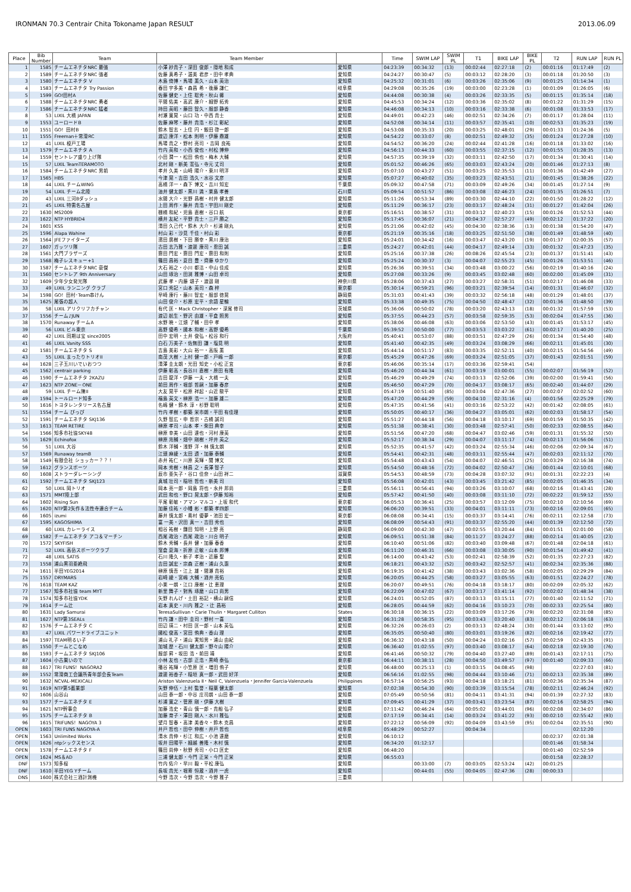IRONMAN 70.3 Centrair Chita Tokoname Japan RESULT 2013.06.09
| Place | Bib Number | Team | Team Member | | Time | SWIM LAP | SWIM PL | T1 | BIKE LAP | BIKE PL | T2 | RUN LAP | RUN PL |
| --- | --- | --- | --- | --- | --- | --- | --- | --- | --- | --- | --- | --- | --- |
| 1 | 1585 | チームエネチタNRC 最強 | 小澤 紗貴子・深田 俊郎・隠地 和成 | 愛知県 | 04:23:39 | 00:34:32 | (13) | 00:02:44 | 02:27:18 | (2) | 00:01:16 | 01:17:49 | (2) |
| 2 | 1589 | チームエネチタNRC 強者 | 佐藤 真希子・渥美 君彦・田中 孝典 | 愛知県 | 04:24:27 | 00:30:47 | (5) | 00:03:12 | 02:28:20 | (3) | 00:01:18 | 01:20:50 | (3) |
| 3 | 1580 | チームエネチタ V | 木島 倚博・馬場 薫久・山本 英治 | 愛知県 | 04:25:32 | 00:31:01 | (6) | 00:03:26 | 02:35:06 | (9) | 00:01:25 | 01:14:34 | (1) |
| 4 | 1583 | チームエネチタ Try Passion | 春田 宇多美・森昌 希・後藤 謙仁 | 岐阜県 | 04:29:08 | 00:35:26 | (19) | 00:03:00 | 02:23:28 | (1) | 00:01:09 | 01:26:05 | (6) |
| 5 | 1599 | GO!田村A | 佐藤 健史・上住 聡秀・秋山 馨 | 愛知県 | 04:44:08 | 00:30:38 | (4) | 00:03:26 | 02:33:35 | (5) | 00:01:15 | 01:35:14 | (18) |
| 6 | 1588 | チームエネチタNRC 勇者 | 平間 佑美・高武 康介・細野 拓秀 | 愛知県 | 04:45:53 | 00:34:24 | (12) | 00:03:36 | 02:35:02 | (8) | 00:01:22 | 01:31:29 | (15) |
| 7 | 1586 | チームエネチタNRC 猛者 | 持田 英昭・藤田 智久・服部 静香 | 愛知県 | 04:46:08 | 00:34:13 | (10) | 00:03:16 | 02:33:38 | (6) | 00:01:08 | 01:33:53 | (17) |
| 8 | 53 | LIXIL 大橋 JAPAN | 村瀬 寛晃・山口 功・中西 貴士 | 愛知県 | 04:49:01 | 00:42:23 | (46) | 00:02:51 | 02:34:26 | (7) | 00:01:17 | 01:28:04 | (11) |
| 9 | 1553 | ユーロードB | 佐藤 麻琴・藤井 貴浩・杉江 彰紀 | 愛知県 | 04:52:08 | 00:34:14 | (11) | 00:03:57 | 02:35:41 | (10) | 00:02:53 | 01:35:23 | (19) |
| 10 | 1551 | GO！田村B | 鈴木 智志・上住 円・飯田 啓一郎 | 愛知県 | 04:53:08 | 00:35:33 | (20) | 00:03:25 | 02:48:01 | (29) | 00:01:33 | 01:24:36 | (5) |
| 11 | 1555 | Freeman＋常滑RC | 渡辺 康洋・松本 則明・伊藤 鼎雄 | 愛知県 | 04:54:22 | 00:33:07 | (8) | 00:02:51 | 02:49:32 | (35) | 00:01:24 | 01:27:28 | (10) |
| 12 | 41 | LIXIL 榎戸工場 | 馬場 貴之・野村 亮司 ・吉岡 良祐 | 愛知県 | 04:54:52 | 00:36:20 | (24) | 00:02:44 | 02:41:28 | (16) | 00:01:18 | 01:33:02 | (16) |
| 13 | 1579 | チームエネチタ A | 竹内 英和・小西 俊也・村松 博伸 | 愛知県 | 04:56:13 | 00:44:33 | (60) | 00:03:55 | 02:37:15 | (12) | 00:01:55 | 01:28:35 | (13) |
| 14 | 1559 | セントレア盛り上げ隊 | 小田 潤一・松田 侑也・梅木 大輔 | 愛知県 | 04:57:35 | 00:39:19 | (32) | 00:03:11 | 02:42:50 | (17) | 00:01:34 | 01:30:41 | (14) |
| 15 | 57 | LIXIL TeamTERAMOTO | 北村 剛・新美 憲弘・寺元 丈司 | 愛知県 | 05:01:52 | 00:46:26 | (65) | 00:03:03 | 02:43:24 | (20) | 00:01:46 | 01:27:13 | (8) |
| 16 | 1584 | チームエネチタNRC 男前 | 孝井 久美・山崎 陽介・東川 明洋 | 愛知県 | 05:07:10 | 00:43:27 | (51) | 00:03:25 | 02:35:53 | (11) | 00:01:36 | 01:42:49 | (27) |
| 17 | 1565 | HBS | 今津 晃・吉田 浩久・水谷 文彦 | 愛知県 | 05:07:27 | 00:40:02 | (35) | 00:03:23 | 02:43:51 | (21) | 00:01:45 | 01:38:26 | (22) |
| 18 | 44 | LIXIL チームWING | 高橋 洋一・森下 博文・吉川 知宏 | 千葉県 | 05:09:32 | 00:47:58 | (71) | 00:03:09 | 02:49:26 | (34) | 00:01:45 | 01:27:14 | (9) |
| 19 | 54 | LIXIL チーム北陸 | 油井 健太郎・黒川 満・栗島 孝善 | 石川県 | 05:09:54 | 00:51:57 | (86) | 00:03:08 | 02:46:23 | (24) | 00:01:35 | 01:26:51 | (7) |
| 20 | 43 | LIXIL 三河Bダッシュ | 水間 大介・光野 昌樹・村井 健太郎 | 愛知県 | 05:11:26 | 00:53:34 | (89) | 00:03:30 | 02:44:10 | (22) | 00:01:50 | 01:28:22 | (12) |
| 21 | 45 | LIXIL 特需名古屋 | 上田 周作・藤井 貴浩・宇田川 剛史 | 愛知県 | 05:11:29 | 00:36:17 | (23) | 00:03:17 | 02:48:24 | (31) | 00:01:27 | 01:42:04 | (26) |
| 22 | 1630 | MS2009 | 棚橋 和紀・児島 直樹・谷口 航 | 東京都 | 05:16:51 | 00:38:57 | (31) | 00:03:12 | 02:40:23 | (15) | 00:01:26 | 01:52:53 | (44) |
| 23 | 1622 | NTP HYBRID4 | 横井 友紀・平野 貴士・三戸 勝之 | 愛知県 | 05:17:45 | 00:36:07 | (21) | 00:04:37 | 02:57:27 | (49) | 00:02:12 | 01:37:22 | (20) |
| 24 | 1601 | KSS | 清田 久己代・鈴木 大介・杉浦 剛丸 | 愛知県 | 05:21:06 | 00:42:02 | (45) | 00:04:30 | 02:38:36 | (13) | 00:01:38 | 01:54:20 | (47) |
| 25 | 1596 | Alapa Wahine | 村山 彩・沙見 千佳・村山 彩 | 東京都 | 05:21:19 | 00:35:16 | (18) | 00:03:25 | 02:51:50 | (38) | 00:01:49 | 01:48:59 | (40) |
| 26 | 1564 | JFEファイターズ | 濱田 廣樹・下田 勝幸・黒川 康治 | 愛知県 | 05:24:01 | 00:34:42 | (16) | 00:03:47 | 02:43:20 | (19) | 00:01:37 | 02:00:35 | (57) |
| 27 | 1607 | ガッツリ隊 | 古田 志乃雅・渡邊 康司・恩田 誠 | 三重県 | 05:24:27 | 00:42:01 | (44) | 00:04:17 | 02:49:14 | (33) | 00:01:32 | 01:47:23 | (35) |
| 28 | 1561 | 大門ブラザーズ | 齋田 門宏・齋田 門宏・齋田 和則 | 愛知県 | 05:25:16 | 00:37:38 | (26) | 00:08:26 | 02:45:54 | (23) | 00:01:37 | 01:51:41 | (43) |
| 29 | 1568 | 梅子レスキュー+1 | 篠田 昌裕・夏目 豊・齊藤 ゆかり | 愛知県 | 05:25:24 | 00:30:37 | (3) | 00:04:07 | 02:55:23 | (45) | 00:01:26 | 01:53:51 | (46) |
| 30 | 1587 | チームエネチタNRC 豪傑 | 大石 裕之・小川 都洁・中山 佳成 | 愛知県 | 05:26:36 | 00:39:51 | (34) | 00:03:48 | 03:00:22 | (56) | 00:02:19 | 01:40:16 | (24) |
| 31 | 1560 | セントレア 9th Anniversary | 山田 琢治・田渕 雅博・山田 卓司 | 愛知県 | 05:27:08 | 00:33:26 | (9) | 00:03:45 | 03:02:48 | (60) | 00:02:00 | 01:45:09 | (31) |
| 32 | 1609 | 少年少女発光隊 | 武藤 孝・内藤 頌子・渡邉 剛 | 神奈川県 | 05:28:06 | 00:37:43 | (27) | 00:03:27 | 02:58:31 | (51) | 00:02:17 | 01:46:08 | (33) |
| 33 | 49 | LIXIL ランニング クラブ | 宮口 秀記・山本 英司・森 梓 | 東京都 | 05:30:14 | 00:59:21 | (96) | 00:03:21 | 02:39:54 | (14) | 00:01:31 | 01:46:07 | (32) |
| 34 | 1598 | GO！田村･Team串けん | 早崎 康行・藤川 智宏・服部 徳晃 | 静岡県 | 05:31:03 | 00:41:43 | (39) | 00:03:32 | 02:56:18 | (48) | 00:01:29 | 01:48:01 | (37) |
| 35 | 1625 | 尾張の超人 | 山田 俊介・杉原 宏平・余語 星輪 | 愛知県 | 05:33:38 | 00:49:35 | (75) | 00:04:50 | 02:48:47 | (32) | 00:01:36 | 01:48:50 | (39) |
| 36 | 58 | LIXIL アリクリフカチャン | 有代 匡・Mack Christopher・深尾 修司 | 茨城県 | 05:36:06 | 00:50:02 | (78) | 00:03:20 | 02:43:13 | (18) | 00:01:32 | 01:57:59 | (53) |
| 37 | 1556 | チーム♪JUN | 渡辺 航生・野沢 由雄・平倉 照男 | 愛知県 | 05:37:55 | 00:44:23 | (57) | 00:03:58 | 02:59:35 | (53) | 00:02:04 | 01:47:55 | (36) |
| 38 | 1570 | Runaway チームA | 水野 暁・江頭 了輔・田中 孝 | 愛知県 | 05:38:06 | 00:46:08 | (63) | 00:03:06 | 02:53:50 | (43) | 00:01:45 | 01:53:17 | (45) |
| 39 | 56 | LIXIL ビル東京 | 高野 優希・國本 和樹・高野 優希 | 千葉県 | 05:39:52 | 00:50:00 | (77) | 00:03:53 | 03:03:22 | (61) | 00:02:17 | 01:40:20 | (25) |
| 40 | 42 | LIXIL 同期は宝 since2005 | 田中 宏明・土井 俊弘・松谷 和行 | 大阪府 | 05:40:41 | 00:53:07 | (88) | 00:03:51 | 02:47:29 | (26) | 00:01:34 | 01:54:40 | (48) |
| 41 | 46 | LIXIL Vanity SSS | 白石 万美子・佐無田 謙・塩見 明 | 愛知県 | 05:41:40 | 00:42:35 | (49) | 00:03:24 | 03:08:29 | (66) | 00:02:11 | 01:45:01 | (30) |
| 42 | 1581 | チームエネチタ S | 吉島 美彩・大山 裕一・高阪 薫 | 愛知県 | 05:44:14 | 00:51:17 | (83) | 00:03:35 | 02:52:11 | (40) | 00:02:15 | 01:54:56 | (49) |
| 43 | 55 | LIXIL まったりトリオII | 南茂 大樹・上村 健一郎・戸嶋 一郎 | 東京都 | 05:45:29 | 00:47:26 | (69) | 00:03:24 | 02:51:05 | (37) | 00:01:43 | 02:01:51 | (59) |
| 44 | 1628 | 三子玉川いでいおつつ | 清澤 圭太朗・光田 知史・小松 正宜 | 東京都 | 05:46:06 | 00:35:14 | (17) | 00:03:36 | 02:59:41 | (54) | | | |
| 45 | 1562 | centrair parking | 伊藤 彰高・長谷川 直樹・原田 有隆 | 愛知県 | 05:46:20 | 00:44:34 | (61) | 00:03:19 | 03:00:01 | (55) | 00:02:07 | 01:56:19 | (52) |
| 46 | 1590 | チームエネチタ 2KAZU | 吉田 龍洋・伊藤 一夫・大橋 一夫 | 愛知県 | 05:46:29 | 00:49:29 | (74) | 00:03:13 | 02:52:06 | (39) | 00:02:00 | 01:59:41 | (56) |
| 47 | 1623 | NTP ZONE－ONE | 前田 周作・堀部 哲嗣・加藤 春彦 | 愛知県 | 05:46:50 | 00:47:29 | (70) | 00:04:17 | 03:08:17 | (65) | 00:02:40 | 01:44:07 | (29) |
| 48 | 59 | LIXIL チーム陳II | 大友 晃平・松原 祥起・山近 駿平 | 愛知県 | 05:47:19 | 00:51:40 | (85) | 00:03:04 | 02:47:36 | (27) | 00:02:07 | 02:02:52 | (60) |
| 49 | 1594 | トールロード知多 | 福島 英文・榊原 浩一・加藤 雄二 | 愛知県 | 05:47:20 | 00:44:29 | (59) | 00:04:10 | 02:31:16 | (4) | 00:01:56 | 02:25:29 | (79) |
| 50 | 1616 | トヨタレンタリース名古屋 | 名嶋 健・鈴木 淳・杉野 聡明 | 愛知県 | 05:47:35 | 00:41:56 | (41) | 00:03:16 | 02:53:22 | (42) | 00:01:42 | 02:08:05 | (61) |
| 51 | 1554 | チーム ぴっぴ | 竹内 孝樹・都築 栄市朗・平田 有佳理 | 愛知県 | 05:50:05 | 00:40:17 | (36) | 00:04:27 | 03:05:01 | (62) | 00:02:03 | 01:58:17 | (54) |
| 52 | 1591 | チームエネチタ SKJ136 | 久野 智広・申 哲宗・古橋 誠司 | 愛知県 | 05:51:27 | 00:44:18 | (56) | 00:04:18 | 03:10:17 | (69) | 00:01:59 | 01:50:35 | (42) |
| 53 | 1613 | TEAM RETIRE | 榊原 孝司・山本 孝・柴田 典幸 | 愛知県 | 05:51:38 | 00:38:41 | (30) | 00:03:48 | 02:57:41 | (50) | 00:02:33 | 02:08:55 | (64) |
| 54 | 1566 | 知多市社協SKY48 | 榊原 幸美・山田 達也・河村 康英 | 愛知県 | 05:51:56 | 00:47:20 | (68) | 00:04:47 | 03:02:46 | (59) | 00:01:31 | 01:55:32 | (50) |
| 55 | 1629 | Echinofox | 榊原 兆輔・畑中 剛樹・坪井 英之 | 愛知県 | 05:52:17 | 00:38:34 | (29) | 00:04:07 | 03:11:17 | (74) | 00:02:13 | 01:56:06 | (51) |
| 56 | 51 | LIXIL 大谷 | 鈴木 洋輔・浅野 洋・林 慎太朗 | 愛知県 | 05:52:35 | 00:41:57 | (42) | 00:03:24 | 02:55:34 | (46) | 00:02:06 | 02:09:34 | (67) |
| 57 | 1569 | Runaway teamB | 江頭 麻綾・太田 透・加藤 泰輔 | 愛知県 | 05:54:41 | 00:42:31 | (48) | 00:03:11 | 02:55:44 | (47) | 00:02:03 | 02:11:12 | (70) |
| 58 | 1549 | 有限会社 ショッカー？？！ | 赤井 祐仁・川原 英輝・関 博文 | 愛知県 | 05:54:48 | 00:43:43 | (54) | 00:04:07 | 02:46:51 | (25) | 00:03:29 | 02:16:38 | (74) |
| 59 | 1612 | グランスポーツ | 岡本 秀樹・林昌 之・長澤 智子 | 愛知県 | 05:54:50 | 00:48:16 | (72) | 00:04:02 | 02:50:47 | (36) | 00:01:44 | 02:10:01 | (68) |
| 60 | 1608 | ストラーダレーシング | 辰市 亜矢子・谷口 佳奈・山田 祥二 | 滋賀県 | 05:54:53 | 00:48:59 | (73) | 00:04:28 | 03:07:32 | (91) | 00:01:31 | 02:22:23 | (4) |
| 61 | 1592 | チームエネチタ SKJ123 | 真城 壮司・稲垣 哲也・新美 司 | 愛知県 | 05:56:08 | 00:42:01 | (43) | 00:03:45 | 03:21:42 | (85) | 00:02:05 | 01:46:35 | (34) |
| 62 | 50 | LIXIL 岡トリオ | 岡本 亮一郎・岡島 将也・永井 邦尚 | 三重県 | 05:56:11 | 00:56:41 | (94) | 00:03:26 | 03:10:07 | (68) | 00:02:16 | 01:43:41 | (28) |
| 63 | 1571 | MMT陸上部 | 武田 和也・野口 晃太郎・伊藤 知裕 | 愛知県 | 05:57:42 | 00:41:50 | (40) | 00:03:08 | 03:11:10 | (72) | 00:02:22 | 01:59:12 | (55) |
| 64 | 1602 | Rising Sun | 平尾 彰敏・アマン マルコ・上坂 和代 | 東京都 | 06:05:53 | 00:36:41 | (25) | 00:03:57 | 03:12:09 | (75) | 00:02:10 | 02:10:56 | (69) |
| 65 | 1620 | NTP第2矢作＆法性寺連合チーム | 加藤 佳祐・小幡 彬・都築 孝四郎 | 愛知県 | 06:06:20 | 00:39:51 | (33) | 00:04:01 | 03:11:11 | (73) | 00:02:16 | 02:09:01 | (65) |
| 66 | 1605 | izumi | 藤井 慎太郎・奥村 優夢・池田 宏一 | 東京都 | 06:08:08 | 00:34:41 | (15) | 00:03:37 | 03:14:41 | (76) | 00:02:11 | 02:12:58 | (73) |
| 67 | 1595 | KAGOSHIMA | 富 一美・沢田 真一・吉田 秀也 | 愛知県 | 06:08:09 | 00:54:43 | (91) | 00:03:37 | 02:55:20 | (44) | 00:01:39 | 02:12:50 | (72) |
| 68 | 60 | LIXIL カレーライス | 相谷 祐樹・鎌田 知明・上野 亮 | 静岡県 | 06:09:00 | 00:42:30 | (47) | 00:02:55 | 03:20:44 | (84) | 00:01:51 | 02:01:00 | (58) |
| 69 | 1582 | チームエネチタ アコ＆マーチン | 西尾 政治・西尾 政治・川合 明子 | 愛知県 | 06:09:51 | 00:51:38 | (84) | 00:11:27 | 03:24:27 | (88) | 00:02:14 | 01:40:05 | (23) |
| 70 | 1572 | SKYFISH | 鈴木 秀輔・長井 健・加藤 春香 | 愛知県 | 06:10:40 | 00:51:06 | (82) | 00:03:40 | 03:09:48 | (67) | 00:01:48 | 02:04:18 | (61) |
| 71 | 52 | LIXIL 高岳スポーツクラブ | 窪倉 夏海・折原 正敏・山本 邦博 | 愛知県 | 06:11:20 | 00:46:31 | (66) | 00:03:08 | 03:30:05 | (90) | 00:01:54 | 01:49:42 | (41) |
| 72 | 48 | LIXIL SATIS | 石川 隆久・新子 孝治・近藤 聖 | 愛知県 | 06:14:00 | 00:43:42 | (53) | 00:02:41 | 02:58:39 | (52) | 00:01:35 | 02:27:23 | (82) |
| 73 | 1558 | 浦山黒羽亜絶飛 | 吉田 誠宏・宗森 正樹・浦山 久惠 | 愛知県 | 06:18:21 | 00:43:32 | (52) | 00:03:42 | 02:52:57 | (41) | 00:02:34 | 02:35:36 | (88) |
| 74 | 1611 | 半田YEG2014 | 榊原 慎吾・江上 雄・間瀬 貴裕 | 愛知県 | 06:19:35 | 00:41:42 | (38) | 00:03:43 | 03:02:36 | (58) | 00:02:05 | 02:29:29 | (84) |
| 75 | 1557 | DRYMARS | 岩崎 綾・宮嶋 大輔・酒井 亮佑 | 愛知県 | 06:20:05 | 00:44:25 | (58) | 00:03:27 | 03:05:55 | (63) | 00:01:51 | 02:24:27 | (78) |
| 76 | 1618 | TEAM KAZ | 小栗 一朗・江口 康樹・辻 恵理 | 愛知県 | 06:20:07 | 00:49:51 | (76) | 00:04:18 | 03:18:17 | (80) | 00:02:09 | 02:05:32 | (62) |
| 77 | 1567 | 知多市社協 team MYT | 新里 舞子・對馬 琢磨・山口 尚男 | 愛知県 | 06:22:09 | 00:47:02 | (67) | 00:03:17 | 03:41:14 | (92) | 00:02:02 | 01:48:34 | (38) |
| 78 | 1574 | 知多市社協YDK | 矢野 れんげ・土田 裕記・横山 嗣信 | 愛知県 | 06:24:01 | 00:52:05 | (87) | 00:03:13 | 03:15:11 | (77) | 00:01:40 | 02:11:52 | (71) |
| 79 | 1614 | チーム辻 | 岩本 真史・川内 雅之 ・辻 昌裕 | 愛知県 | 06:28:05 | 00:44:59 | (62) | 00:04:16 | 03:10:23 | (70) | 00:02:33 | 02:25:54 | (80) |
| 80 | 1631 | Lady Samurai | TeresaSullivan・Carie Thulin・Margaret Culliton | States | 06:30:18 | 00:36:15 | (22) | 00:03:09 | 03:17:26 | (79) | 00:02:20 | 02:31:08 | (85) |
| 81 | 1627 | NTP第3SEALs | 竹内 謙・田中 圭司・野村 一喜 | 愛知県 | 06:31:28 | 00:58:35 | (95) | 00:03:43 | 03:20:40 | (83) | 00:02:12 | 02:06:18 | (63) |
| 82 | 1576 | チームエネチタ C | 田辺 瑛二・村田 匡一郎・山本 英弘 | 愛知県 | 06:32:26 | 00:26:03 | (2) | 00:03:13 | 02:48:24 | (30) | 00:01:44 | 03:13:02 | (95) |
| 83 | 47 | LIXIL パワードライブユニット | 國松 俊高・宮田 侑典・香山 理 | 愛知県 | 06:35:05 | 00:50:40 | (80) | 00:03:01 | 03:19:26 | (82) | 00:02:16 | 02:19:42 | (77) |
| 84 | 1597 | TEAM明るい子 | 浦山 礼子・浦山 実知男・浦山 由紀 | 愛知県 | 06:36:32 | 00:43:18 | (50) | 00:04:24 | 03:02:16 | (57) | 00:02:59 | 02:43:35 | (91) |
| 85 | 1550 | チームとこなめ | 加城 歴・石川 健太郎・野々山 陽介 | 愛知県 | 06:36:40 | 01:02:55 | (97) | 00:03:40 | 03:08:17 | (64) | 00:02:18 | 02:19:30 | (76) |
| 86 | 1593 | チームエネチタ SKJ106 | 服部 昇・坂田 浩・前田 靖 | 愛知県 | 06:41:46 | 00:50:32 | (79) | 00:04:40 | 03:27:40 | (89) | 00:01:43 | 02:17:11 | (75) |
| 87 | 1604 | 小古巣いので | 小林 友也・古部 正浩・黒崎 泰弘 | 東京都 | 06:44:11 | 00:38:11 | (28) | 00:04:50 | 03:49:57 | (97) | 00:01:40 | 02:09:33 | (66) |
| 88 | 1617 | TRI FUNS！NAGORA2 | 播谷 祐輝・小笠原 匡・増田 侑子 | 愛知県 | 06:48:00 | 00:25:13 | (1) | 00:03:15 | 04:08:45 | (98) | | 02:27:03 | (81) |
| 89 | 1552 | 常滑商工会議所青年部会長Team | 渡邊 裕香子・稲垣 真一郎・武田 好洋 | 愛知県 | 06:56:16 | 01:02:55 | (98) | 00:04:44 | 03:10:46 | (71) | 00:02:13 | 02:35:38 | (89) |
| 90 | 1632 | NCVAL-MEXICALI | Ariston Valenzuela Ⅱ・Neil C, Valenzuela・Jennifer Garcia-Valenzuela | Philippines | 06:57:14 | 00:56:25 | (93) | 00:04:18 | 03:18:21 | (81) | 00:02:36 | 02:35:34 | (87) |
| 91 | 1619 | NTP第5蓄業部 | 矢野 伸伍・上村 監誉・稲葉 健太郎 | 愛知県 | 07:02:38 | 00:54:30 | (90) | 00:03:39 | 03:15:54 | (78) | 00:02:11 | 02:46:24 | (92) |
| 92 | 1606 | 山谷山 | 山田 泰一郎・中谷 庄司朗・山田 泰一郎 | 愛知県 | 07:05:49 | 00:50:56 | (81) | 00:04:11 | 03:41:31 | (94) | 00:01:39 | 02:27:32 | (83) |
| 93 | 1577 | チームエネチタ E | 杉浦 寛之・菅原 剛・伊藤 大樹 | 愛知県 | 07:09:45 | 00:41:29 | (37) | 00:03:41 | 03:23:54 | (87) | 00:02:16 | 02:58:25 | (94) |
| 94 | 1621 | NTP幹事会 | 加藤 浩史・青山 慎一郎・貴船 弘子 | 愛知県 | 07:11:42 | 00:46:24 | (64) | 00:05:02 | 03:44:01 | (96) | 00:02:08 | 02:34:07 | (86) |
| 95 | 1575 | チームエネチタ B | 加藤 育子・澤田 剛人・水川 雅弘 | 愛知県 | 07:17:19 | 00:34:41 | (14) | 00:03:24 | 03:41:22 | (93) | 00:02:10 | 02:55:42 | (93) |
| 96 | 1615 | TRIFUNS！NAGOYA 3 | 望月 智春・高津 美香々・鈴木 克昌 | 愛知県 | 07:22:12 | 00:56:09 | (92) | 00:04:09 | 03:43:59 | (95) | 00:02:04 | 02:35:51 | (90) |
| OPEN | 1603 | TRI FUNS NAGOYA-A | 井戸 哲也・田中 伸樹・井戸 哲也 | 岐阜県 | 05:48:29 | 00:52:27 | | 00:04:34 | | | | 02:12:20 | |
| OPEN | 1563 | Unlimited Works | 清水 貴伸・杉江 和広・小池 達磨 | 愛知県 | 06:10:12 | | | | | | 00:02:37 | 02:01:38 | |
| OPEN | 1626 | ntpシックスセンス | 坂井 田陽平・細越 善隆・木村 慎 | 愛知県 | 06:34:20 | 01:12:17 | | | | | 00:01:46 | 01:58:34 | |
| OPEN | 1578 | チームエネチタ F | 篠田 尚伸・秋野 秀司・小口 匡史 | 愛知県 | 06:48:20 | | | | | | 00:01:40 | 02:52:59 | |
| OPEN | 1624 | MS＆AD | 三浦 健太郎・今門 正栄・今門 正栄 | 愛知県 | 06:55:03 | | | | | | 00:01:58 | 02:28:37 | |
| DNF | 1573 | 知多桜 | 竹内 佑介・早川 毅・平松 康弘 | 愛知県 | | 00:33:00 | (7) | 00:03:05 | 02:53:24 | (42) | 00:01:25 | | |
| DNF | 1610 | 半田YEG Yチーム | 長坂 貴光・堀寄 恒蔵・酒井 一虎 | 愛知県 | | 00:44:01 | (55) | 00:04:05 | 02:47:36 | (28) | 00:00:33 | | |
| DNS | 1600 | 株式会社三酒計測機 | 今野 浩次・今野 浩次・今野 雅子 | 三重県 | | | | | | | | | |